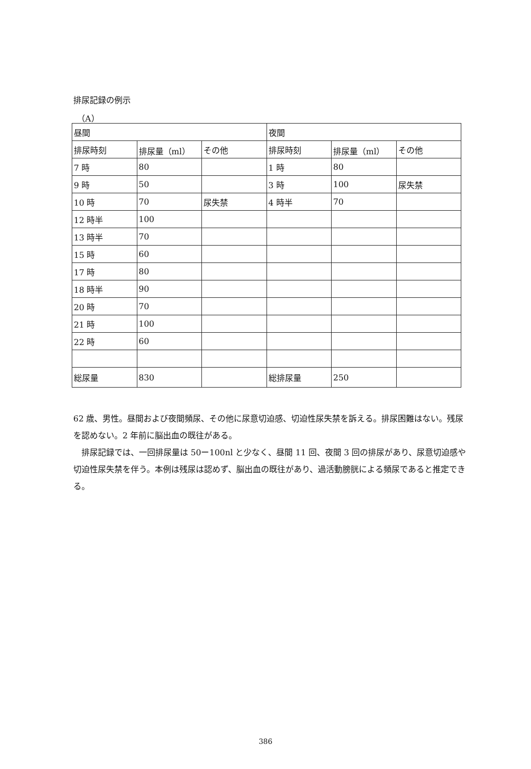排尿記録の例示
（A）
| 昼間 | | | 夜間 | | |
| 排尿時刻 | 排尿量（ml） | その他 | 排尿時刻 | 排尿量（ml） | その他 |
| 7 時 | 80 | | 1 時 | 80 | |
| 9 時 | 50 | | 3 時 | 100 | 尿失禁 |
| 10 時 | 70 | 尿失禁 | 4 時半 | 70 | |
| 12 時半 | 100 | | | | |
| 13 時半 | 70 | | | | |
| 15 時 | 60 | | | | |
| 17 時 | 80 | | | | |
| 18 時半 | 90 | | | | |
| 20 時 | 70 | | | | |
| 21 時 | 100 | | | | |
| 22 時 | 60 | | | | |
| 総尿量 | 830 | | 総排尿量 | 250 | |
62 歳、男性。昼間および夜間頻尿、その他に尿意切迫感、切迫性尿失禁を訴える。排尿困難はない。残尿を認めない。2 年前に脳出血の既往がある。
　排尿記録では、一回排尿量は 50ー100nl と少なく、昼間 11 回、夜間 3 回の排尿があり、尿意切迫感や切迫性尿失禁を伴う。本例は残尿は認めず、脳出血の既往があり、過活動膀胱による頻尿であると推定できる。
386